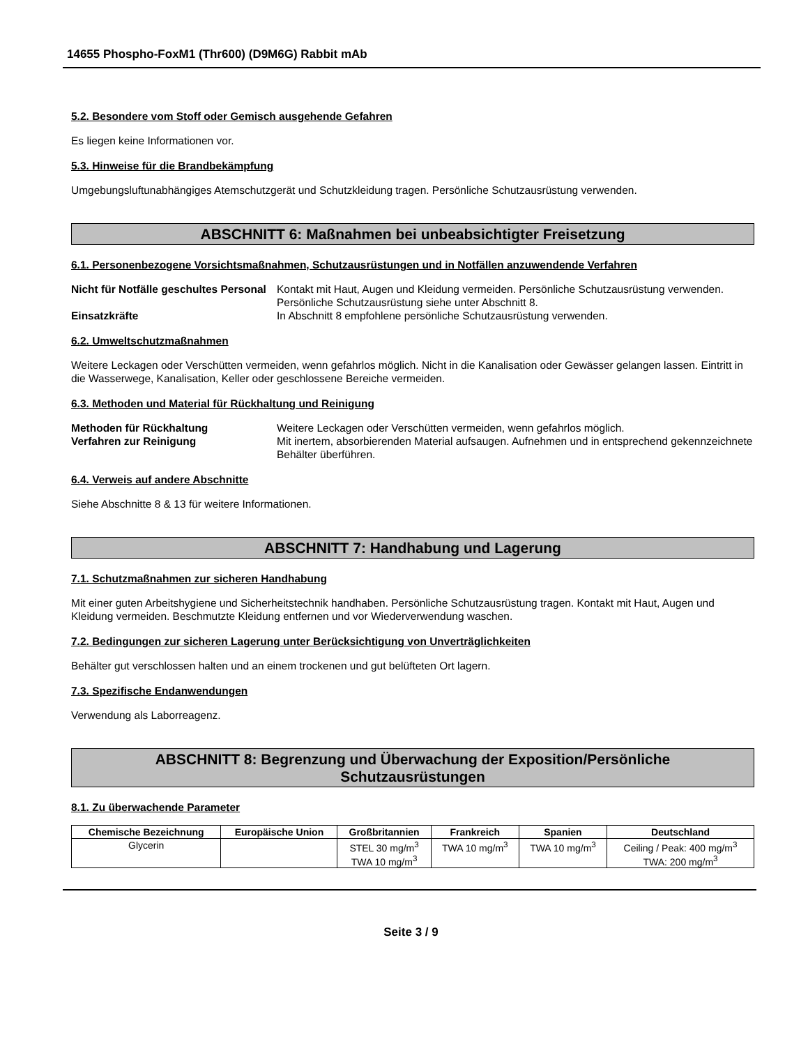14655 Phospho-FoxM1 (Thr600) (D9M6G) Rabbit mAb
5.2. Besondere vom Stoff oder Gemisch ausgehende Gefahren
Es liegen keine Informationen vor.
5.3. Hinweise für die Brandbekämpfung
Umgebungsluftunabhängiges Atemschutzgerät und Schutzkleidung tragen. Persönliche Schutzausrüstung verwenden.
ABSCHNITT 6: Maßnahmen bei unbeabsichtigter Freisetzung
6.1. Personenbezogene Vorsichtsmaßnahmen, Schutzausrüstungen und in Notfällen anzuwendende Verfahren
Nicht für Notfälle geschultes Personal Kontakt mit Haut, Augen und Kleidung vermeiden. Persönliche Schutzausrüstung verwenden. Persönliche Schutzausrüstung siehe unter Abschnitt 8. Einsatzkräfte In Abschnitt 8 empfohlene persönliche Schutzausrüstung verwenden.
6.2. Umweltschutzmaßnahmen
Weitere Leckagen oder Verschütten vermeiden, wenn gefahrlos möglich. Nicht in die Kanalisation oder Gewässer gelangen lassen. Eintritt in die Wasserwege, Kanalisation, Keller oder geschlossene Bereiche vermeiden.
6.3. Methoden und Material für Rückhaltung und Reinigung
Methoden für Rückhaltung Weitere Leckagen oder Verschütten vermeiden, wenn gefahrlos möglich. Verfahren zur Reinigung Mit inertem, absorbierenden Material aufsaugen. Aufnehmen und in entsprechend gekennzeichnete Behälter überführen.
6.4. Verweis auf andere Abschnitte
Siehe Abschnitte 8 & 13 für weitere Informationen.
ABSCHNITT 7: Handhabung und Lagerung
7.1. Schutzmaßnahmen zur sicheren Handhabung
Mit einer guten Arbeitshygiene und Sicherheitstechnik handhaben. Persönliche Schutzausrüstung tragen. Kontakt mit Haut, Augen und Kleidung vermeiden. Beschmutzte Kleidung entfernen und vor Wiederverwendung waschen.
7.2. Bedingungen zur sicheren Lagerung unter Berücksichtigung von Unverträglichkeiten
Behälter gut verschlossen halten und an einem trockenen und gut belüfteten Ort lagern.
7.3. Spezifische Endanwendungen
Verwendung als Laborreagenz.
ABSCHNITT 8: Begrenzung und Überwachung der Exposition/Persönliche
Schutzausrüstungen
8.1. Zu überwachende Parameter
| Chemische Bezeichnung | Europäische Union | Großbritannien | Frankreich | Spanien | Deutschland |
| --- | --- | --- | --- | --- | --- |
| Glycerin | | STEL 30 mg/m<sup>3</sup> TWA 10 mg/m<sup>3</sup> | TWA 10 mg/m<sup>3</sup> | TWA 10 mg/m<sup>3</sup> | Ceiling / Peak: 400 mg/m<sup>3</sup> TWA: 200 mg/m<sup>3</sup> |
Seite 3 / 9